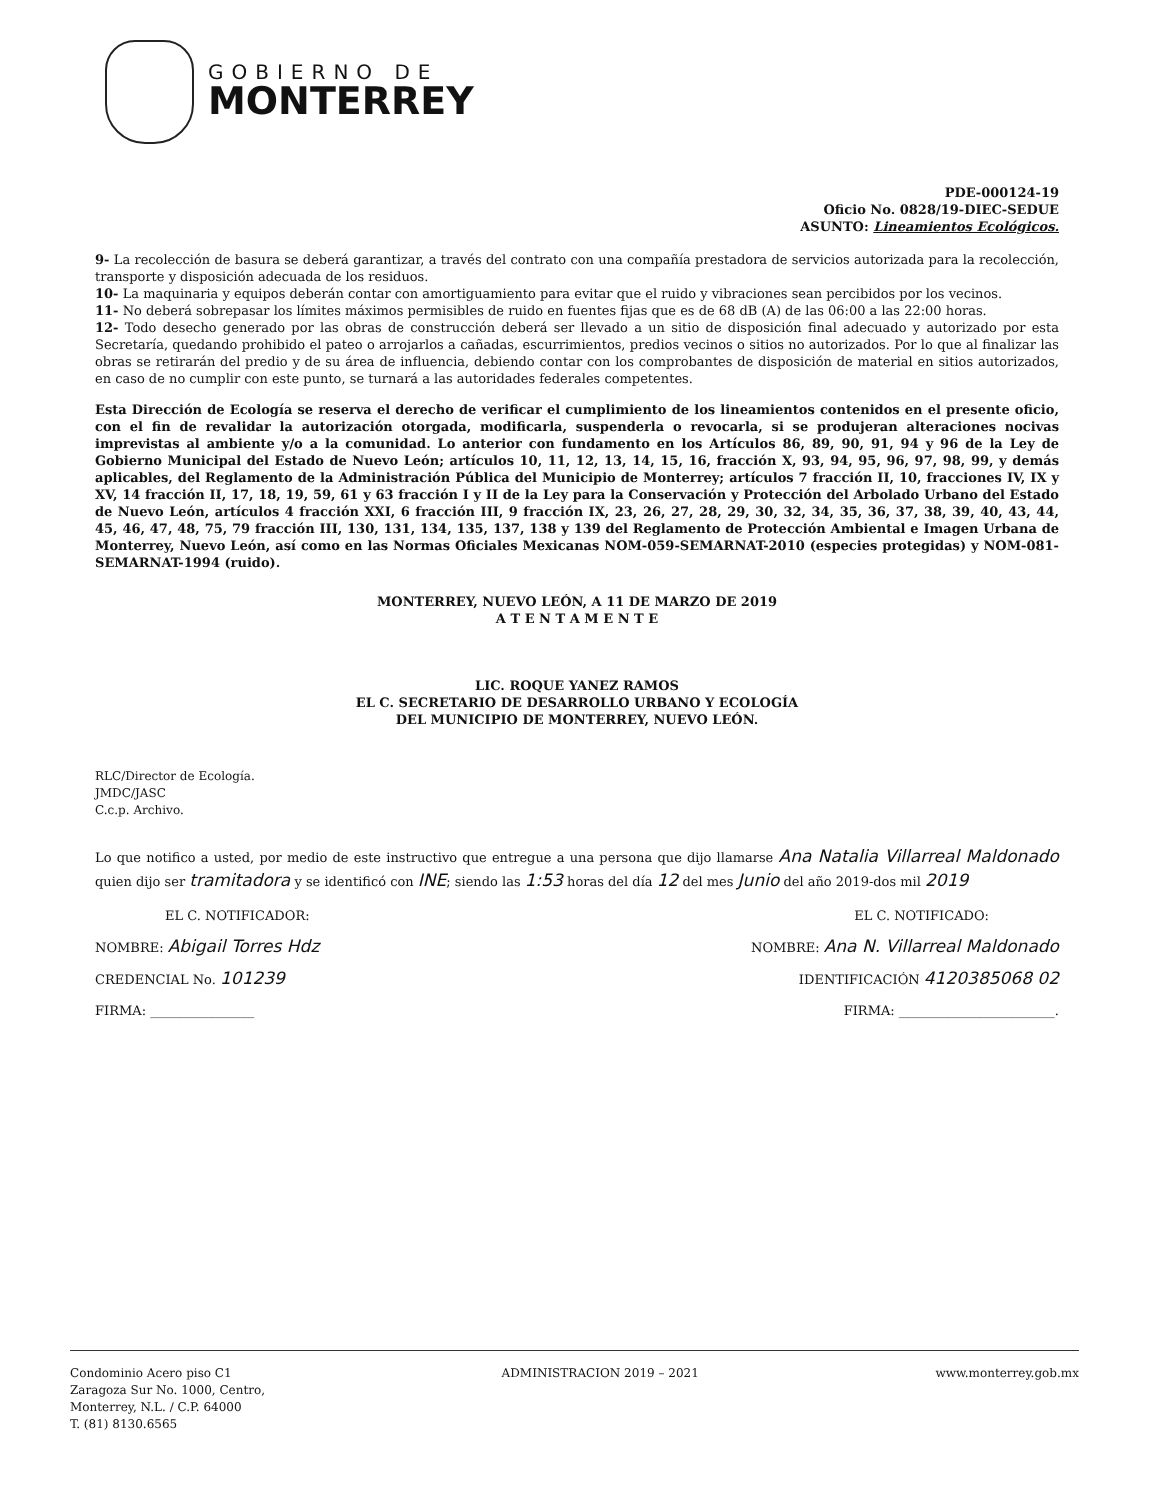GOBIERNO DE
MONTERREY
PDE-000124-19
Oficio No. 0828/19-DIEC-SEDUE
ASUNTO: Lineamientos Ecológicos.
9- La recolección de basura se deberá garantizar, a través del contrato con una compañía prestadora de servicios autorizada para la recolección, transporte y disposición adecuada de los residuos.
10- La maquinaria y equipos deberán contar con amortiguamiento para evitar que el ruido y vibraciones sean percibidos por los vecinos.
11- No deberá sobrepasar los límites máximos permisibles de ruido en fuentes fijas que es de 68 dB (A) de las 06:00 a las 22:00 horas.
12- Todo desecho generado por las obras de construcción deberá ser llevado a un sitio de disposición final adecuado y autorizado por esta Secretaría, quedando prohibido el pateo o arrojarlos a cañadas, escurrimientos, predios vecinos o sitios no autorizados. Por lo que al finalizar las obras se retirarán del predio y de su área de influencia, debiendo contar con los comprobantes de disposición de material en sitios autorizados, en caso de no cumplir con este punto, se turnará a las autoridades federales competentes.
Esta Dirección de Ecología se reserva el derecho de verificar el cumplimiento de los lineamientos contenidos en el presente oficio, con el fin de revalidar la autorización otorgada, modificarla, suspenderla o revocarla, si se produjeran alteraciones nocivas imprevistas al ambiente y/o a la comunidad. Lo anterior con fundamento en los Artículos 86, 89, 90, 91, 94 y 96 de la Ley de Gobierno Municipal del Estado de Nuevo León; artículos 10, 11, 12, 13, 14, 15, 16, fracción X, 93, 94, 95, 96, 97, 98, 99, y demás aplicables, del Reglamento de la Administración Pública del Municipio de Monterrey; artículos 7 fracción II, 10, fracciones IV, IX y XV, 14 fracción II, 17, 18, 19, 59, 61 y 63 fracción I y II de la Ley para la Conservación y Protección del Arbolado Urbano del Estado de Nuevo León, artículos 4 fracción XXI, 6 fracción III, 9 fracción IX, 23, 26, 27, 28, 29, 30, 32, 34, 35, 36, 37, 38, 39, 40, 43, 44, 45, 46, 47, 48, 75, 79 fracción III, 130, 131, 134, 135, 137, 138 y 139 del Reglamento de Protección Ambiental e Imagen Urbana de Monterrey, Nuevo León, así como en las Normas Oficiales Mexicanas NOM-059-SEMARNAT-2010 (especies protegidas) y NOM-081-SEMARNAT-1994 (ruido).
MONTERREY, NUEVO LEÓN, A 11 DE MARZO DE 2019
A T E N T A M E N T E
LIC. ROQUE YANEZ RAMOS
EL C. SECRETARIO DE DESARROLLO URBANO Y ECOLOGÍA
DEL MUNICIPIO DE MONTERREY, NUEVO LEÓN.
RLC/Director de Ecología.
JMDC/JASC
C.c.p. Archivo.
Lo que notifico a usted, por medio de este instructivo que entregue a una persona que dijo llamarse Ana Natalia Villarreal Maldonado quien dijo ser tramitadora y se identificó con INE; siendo las 1:53 horas del día 12 del mes Junio del año 2019-dos mil 2019
EL C. NOTIFICADOR: EL C. NOTIFICADO:
NOMBRE: Abigail Torres Hdz NOMBRE: Ana N. Villarreal Maldonado
CREDENCIAL No. 101239 IDENTIFICACIÓN 4120385068 02
FIRMA: ________________ FIRMA: ________________________.
Condominio Acero piso C1
Zaragoza Sur No. 1000, Centro,
Monterrey, N.L. / C.P. 64000
T. (81) 8130.6565
ADMINISTRACION 2019 – 2021 www.monterrey.gob.mx